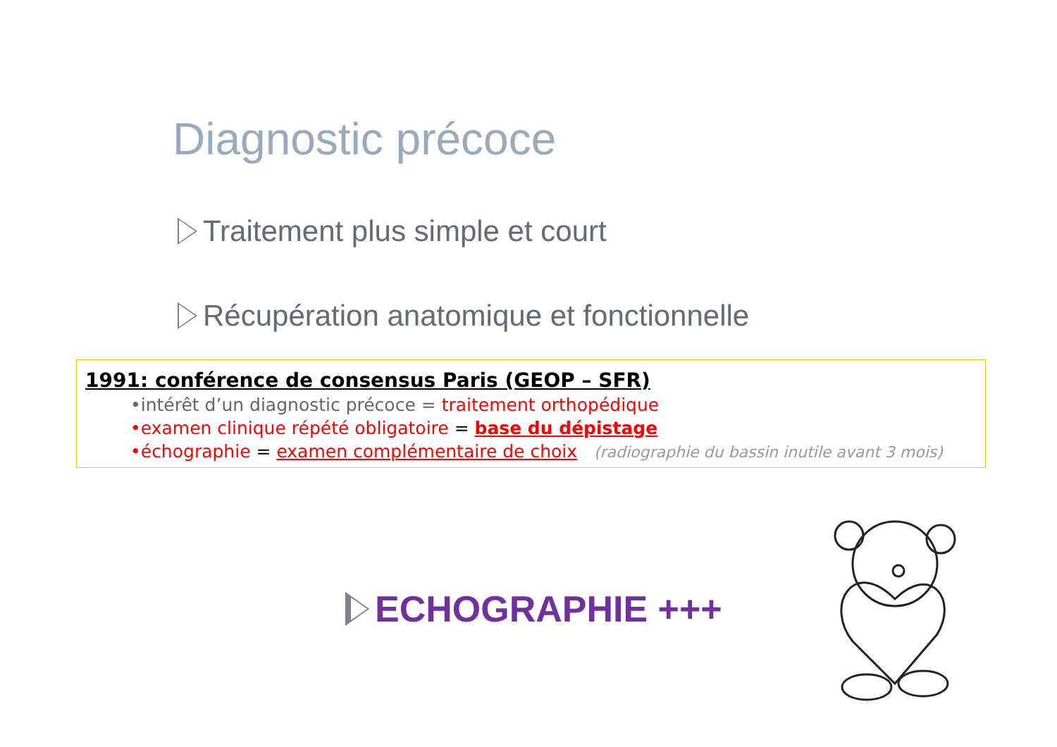Diagnostic précoce
Traitement plus simple et court
Récupération anatomique et fonctionnelle
1991: conférence de consensus Paris (GEOP – SFR)
•intérêt d’un diagnostic précoce = traitement orthopédique
•examen clinique répété obligatoire = base du dépistage
•échographie = examen complémentaire de choix (radiographie du bassin inutile avant 3 mois)
ECHOGRAPHIE +++